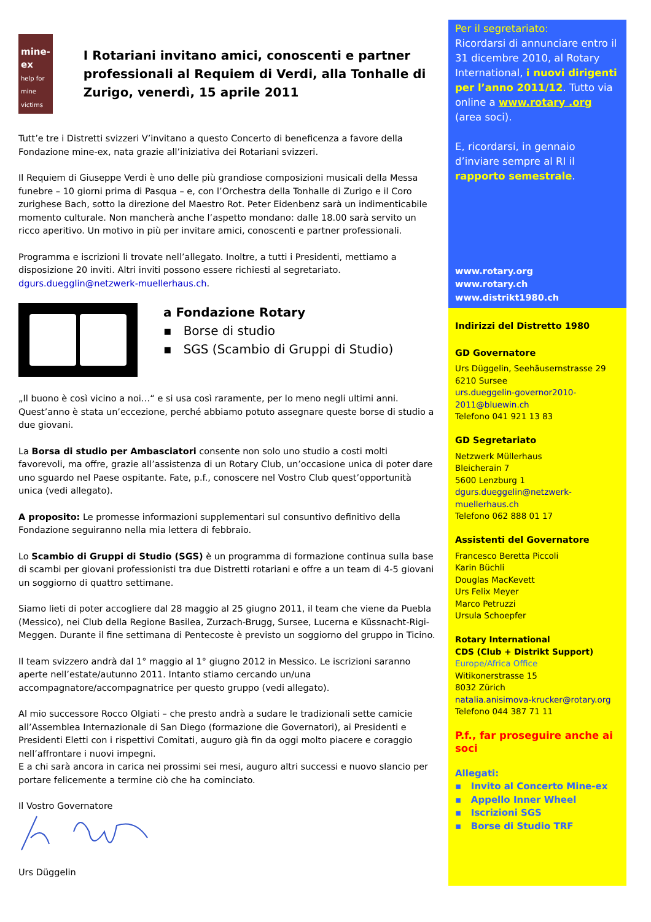mine-ex
help for mine victims
I Rotariani invitano amici, conoscenti e partner professionali al Requiem di Verdi, alla Tonhalle di Zurigo, venerdì, 15 aprile 2011
Tutt’e tre i Distretti svizzeri V’invitano a questo Concerto di beneficenza a favore della Fondazione mine-ex, nata grazie all’iniziativa dei Rotariani svizzeri.
Il Requiem di Giuseppe Verdi è uno delle più grandiose composizioni musicali della Messa funebre – 10 giorni prima di Pasqua – e, con l’Orchestra della Tonhalle di Zurigo e il Coro zurighese Bach, sotto la direzione del Maestro Rot. Peter Eidenbenz sarà un indimenticabile momento culturale. Non mancherà anche l’aspetto mondano: dalle 18.00 sarà servito un ricco aperitivo. Un motivo in più per invitare amici, conoscenti e partner professionali.
Programma e iscrizioni li trovate nell’allegato. Inoltre, a tutti i Presidenti, mettiamo a disposizione 20 inviti. Altri inviti possono essere richiesti al segretariato. dgurs.duegglin@netzwerk-muellerhaus.ch.
a Fondazione Rotary
▪ Borse di studio
▪ SGS (Scambio di Gruppi di Studio)
„Il buono è così vicino a noi…“ e si usa così raramente, per lo meno negli ultimi anni. Quest’anno è stata un’eccezione, perché abbiamo potuto assegnare queste borse di studio a due giovani.
La Borsa di studio per Ambasciatori consente non solo uno studio a costi molti favorevoli, ma offre, grazie all’assistenza di un Rotary Club, un’occasione unica di poter dare uno sguardo nel Paese ospitante. Fate, p.f., conoscere nel Vostro Club quest’opportunità unica (vedi allegato).
A proposito: Le promesse informazioni supplementari sul consuntivo definitivo della Fondazione seguiranno nella mia lettera di febbraio.
Lo Scambio di Gruppi di Studio (SGS) è un programma di formazione continua sulla base di scambi per giovani professionisti tra due Distretti rotariani e offre a un team di 4-5 giovani un soggiorno di quattro settimane.
Siamo lieti di poter accogliere dal 28 maggio al 25 giugno 2011, il team che viene da Puebla (Messico), nei Club della Regione Basilea, Zurzach-Brugg, Sursee, Lucerna e Küssnacht-Rigi-Meggen. Durante il fine settimana di Pentecoste è previsto un soggiorno del gruppo in Ticino.
Il team svizzero andrà dal 1° maggio al 1° giugno 2012 in Messico. Le iscrizioni saranno aperte nell’estate/autunno 2011. Intanto stiamo cercando un/una accompagnatore/accompagnatrice per questo gruppo (vedi allegato).
Al mio successore Rocco Olgiati – che presto andrà a sudare le tradizionali sette camicie all’Assemblea Internazionale di San Diego (formazione die Governatori), ai Presidenti e Presidenti Eletti con i rispettivi Comitati, auguro già fin da oggi molto piacere e coraggio nell’affrontare i nuovi impegni.
E a chi sarà ancora in carica nei prossimi sei mesi, auguro altri successi e nuovo slancio per portare felicemente a termine ciò che ha cominciato.
Il Vostro Governatore
Urs Düggelin
Per il segretariato:
Ricordarsi di annunciare entro il 31 dicembre 2010, al Rotary International, i nuovi dirigenti per l’anno 2011/12. Tutto via online a www.rotary .org (area soci).
E, ricordarsi, in gennaio d’inviare sempre al RI il rapporto semestrale.
www.rotary.org
www.rotary.ch
www.distrikt1980.ch
Indirizzi del Distretto 1980
GD Governatore
Urs Düggelin, Seehäusernstrasse 29
6210 Sursee
urs.dueggelin-governor2010-2011@bluewin.ch
Telefono 041 921 13 83
GD Segretariato
Netzwerk Müllerhaus
Bleicherain 7
5600 Lenzburg 1
dgurs.dueggelin@netzwerk-muellerhaus.ch
Telefono 062 888 01 17
Assistenti del Governatore
Francesco Beretta Piccoli
Karin Büchli
Douglas MacKevett
Urs Felix Meyer
Marco Petruzzi
Ursula Schoepfer
Rotary International
CDS (Club + Distrikt Support)
Europe/Africa Office
Witikonerstrasse 15
8032 Zürich
natalia.anisimova-krucker@rotary.org
Telefono 044 387 71 11
P.f., far proseguire anche ai soci
Allegati:
▪ Invito al Concerto Mine-ex
▪ Appello Inner Wheel
▪ Iscrizioni SGS
▪ Borse di Studio TRF